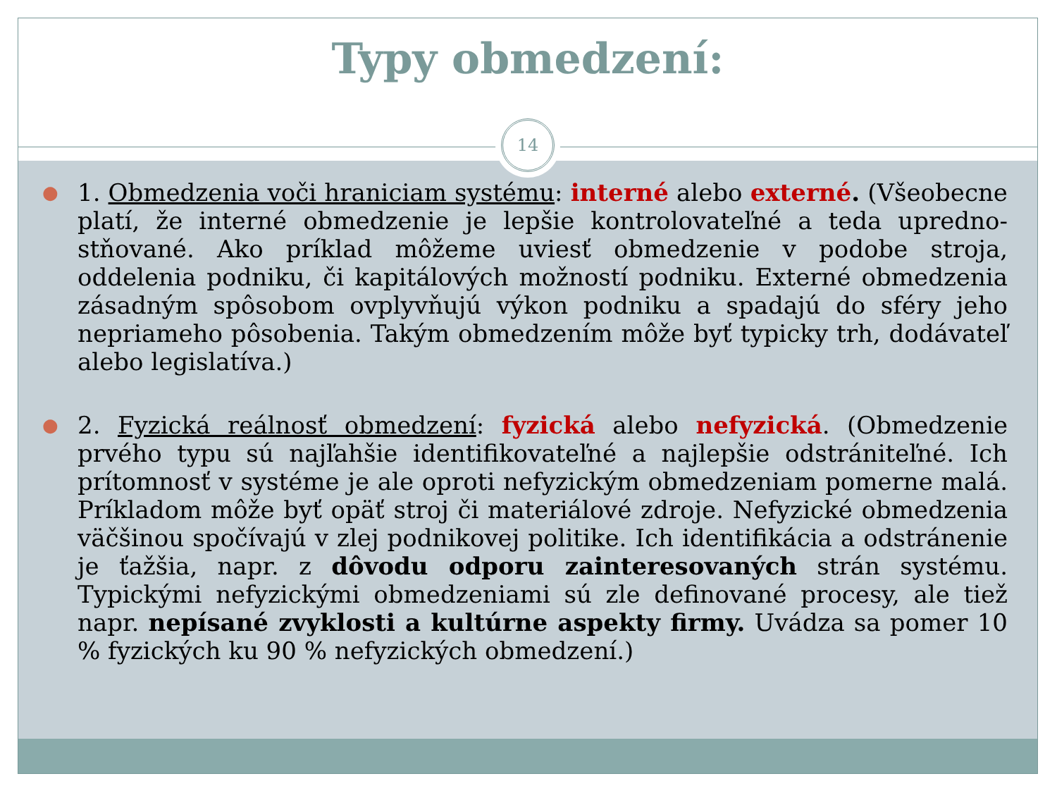Typy obmedzení:
14
●
1. Obmedzenia voči hraniciam systému: interné alebo externé. (Všeobecne platí, že interné obmedzenie je lepšie kontrolovateľné a teda upredno­stňované. Ako príklad môžeme uviesť obmedzenie v podobe stroja, oddelenia podniku, či kapitálových možností podniku. Externé obmedzenia zásadným spôsobom ovplyvňujú výkon podniku a spadajú do sféry jeho nepriameho pôsobenia. Takým obmedzením môže byť typicky trh, dodávateľ alebo legislatíva.)
●
2. Fyzická reálnosť obmedzení: fyzická alebo nefyzická. (Obmedzenie prvého typu sú najľahšie identifikovateľné a najlepšie odstrániteľné. Ich prítomnosť v systéme je ale oproti nefyzickým obmedzeniam pomerne malá. Príkladom môže byť opäť stroj či materiálové zdroje. Nefyzické obmedzenia väčšinou spočívajú v zlej podnikovej politike. Ich identifikácia a odstránenie je ťažšia, napr. z dôvodu odporu zainteresovaných strán systému. Typickými nefyzickými obmedzeniami sú zle definované procesy, ale tiež napr. nepísané zvyklosti a kultúrne aspekty firmy. Uvádza sa pomer 10 % fyzických ku 90 % nefyzických obmedzení.)